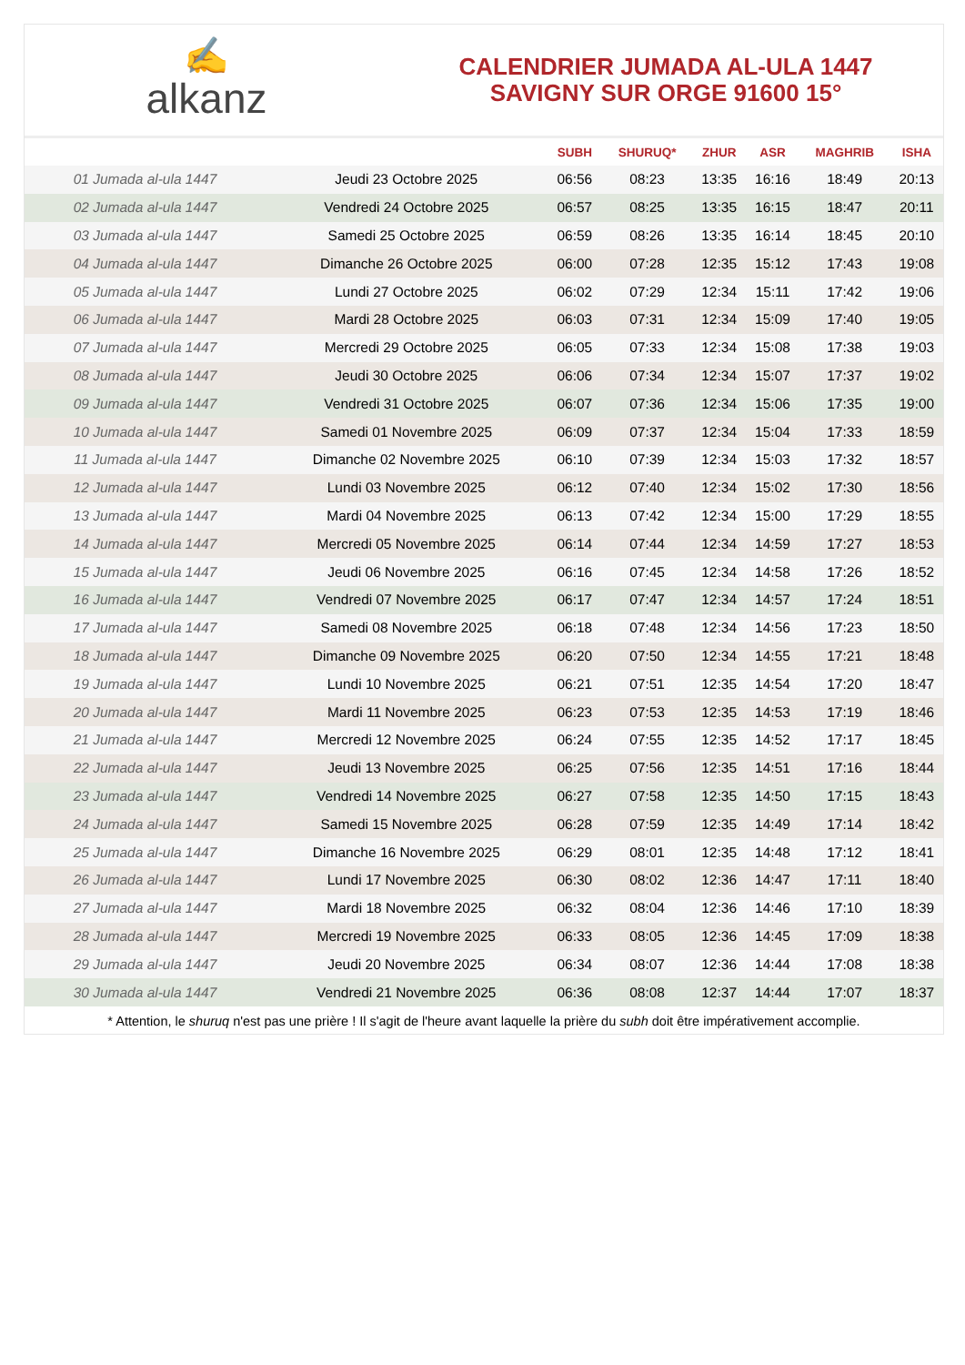✍
alkanz
CALENDRIER JUMADA AL-ULA 1447
SAVIGNY SUR ORGE 91600 15°
| | | SUBH | SHURUQ* | ZHUR | ASR | MAGHRIB | ISHA |
| --- | --- | --- | --- | --- | --- | --- | --- |
| 01 Jumada al-ula 1447 | Jeudi 23 Octobre 2025 | 06:56 | 08:23 | 13:35 | 16:16 | 18:49 | 20:13 |
| 02 Jumada al-ula 1447 | Vendredi 24 Octobre 2025 | 06:57 | 08:25 | 13:35 | 16:15 | 18:47 | 20:11 |
| 03 Jumada al-ula 1447 | Samedi 25 Octobre 2025 | 06:59 | 08:26 | 13:35 | 16:14 | 18:45 | 20:10 |
| 04 Jumada al-ula 1447 | Dimanche 26 Octobre 2025 | 06:00 | 07:28 | 12:35 | 15:12 | 17:43 | 19:08 |
| 05 Jumada al-ula 1447 | Lundi 27 Octobre 2025 | 06:02 | 07:29 | 12:34 | 15:11 | 17:42 | 19:06 |
| 06 Jumada al-ula 1447 | Mardi 28 Octobre 2025 | 06:03 | 07:31 | 12:34 | 15:09 | 17:40 | 19:05 |
| 07 Jumada al-ula 1447 | Mercredi 29 Octobre 2025 | 06:05 | 07:33 | 12:34 | 15:08 | 17:38 | 19:03 |
| 08 Jumada al-ula 1447 | Jeudi 30 Octobre 2025 | 06:06 | 07:34 | 12:34 | 15:07 | 17:37 | 19:02 |
| 09 Jumada al-ula 1447 | Vendredi 31 Octobre 2025 | 06:07 | 07:36 | 12:34 | 15:06 | 17:35 | 19:00 |
| 10 Jumada al-ula 1447 | Samedi 01 Novembre 2025 | 06:09 | 07:37 | 12:34 | 15:04 | 17:33 | 18:59 |
| 11 Jumada al-ula 1447 | Dimanche 02 Novembre 2025 | 06:10 | 07:39 | 12:34 | 15:03 | 17:32 | 18:57 |
| 12 Jumada al-ula 1447 | Lundi 03 Novembre 2025 | 06:12 | 07:40 | 12:34 | 15:02 | 17:30 | 18:56 |
| 13 Jumada al-ula 1447 | Mardi 04 Novembre 2025 | 06:13 | 07:42 | 12:34 | 15:00 | 17:29 | 18:55 |
| 14 Jumada al-ula 1447 | Mercredi 05 Novembre 2025 | 06:14 | 07:44 | 12:34 | 14:59 | 17:27 | 18:53 |
| 15 Jumada al-ula 1447 | Jeudi 06 Novembre 2025 | 06:16 | 07:45 | 12:34 | 14:58 | 17:26 | 18:52 |
| 16 Jumada al-ula 1447 | Vendredi 07 Novembre 2025 | 06:17 | 07:47 | 12:34 | 14:57 | 17:24 | 18:51 |
| 17 Jumada al-ula 1447 | Samedi 08 Novembre 2025 | 06:18 | 07:48 | 12:34 | 14:56 | 17:23 | 18:50 |
| 18 Jumada al-ula 1447 | Dimanche 09 Novembre 2025 | 06:20 | 07:50 | 12:34 | 14:55 | 17:21 | 18:48 |
| 19 Jumada al-ula 1447 | Lundi 10 Novembre 2025 | 06:21 | 07:51 | 12:35 | 14:54 | 17:20 | 18:47 |
| 20 Jumada al-ula 1447 | Mardi 11 Novembre 2025 | 06:23 | 07:53 | 12:35 | 14:53 | 17:19 | 18:46 |
| 21 Jumada al-ula 1447 | Mercredi 12 Novembre 2025 | 06:24 | 07:55 | 12:35 | 14:52 | 17:17 | 18:45 |
| 22 Jumada al-ula 1447 | Jeudi 13 Novembre 2025 | 06:25 | 07:56 | 12:35 | 14:51 | 17:16 | 18:44 |
| 23 Jumada al-ula 1447 | Vendredi 14 Novembre 2025 | 06:27 | 07:58 | 12:35 | 14:50 | 17:15 | 18:43 |
| 24 Jumada al-ula 1447 | Samedi 15 Novembre 2025 | 06:28 | 07:59 | 12:35 | 14:49 | 17:14 | 18:42 |
| 25 Jumada al-ula 1447 | Dimanche 16 Novembre 2025 | 06:29 | 08:01 | 12:35 | 14:48 | 17:12 | 18:41 |
| 26 Jumada al-ula 1447 | Lundi 17 Novembre 2025 | 06:30 | 08:02 | 12:36 | 14:47 | 17:11 | 18:40 |
| 27 Jumada al-ula 1447 | Mardi 18 Novembre 2025 | 06:32 | 08:04 | 12:36 | 14:46 | 17:10 | 18:39 |
| 28 Jumada al-ula 1447 | Mercredi 19 Novembre 2025 | 06:33 | 08:05 | 12:36 | 14:45 | 17:09 | 18:38 |
| 29 Jumada al-ula 1447 | Jeudi 20 Novembre 2025 | 06:34 | 08:07 | 12:36 | 14:44 | 17:08 | 18:38 |
| 30 Jumada al-ula 1447 | Vendredi 21 Novembre 2025 | 06:36 | 08:08 | 12:37 | 14:44 | 17:07 | 18:37 |
* Attention, le shuruq n'est pas une prière ! Il s'agit de l'heure avant laquelle la prière du subh doit être impérativement accomplie.